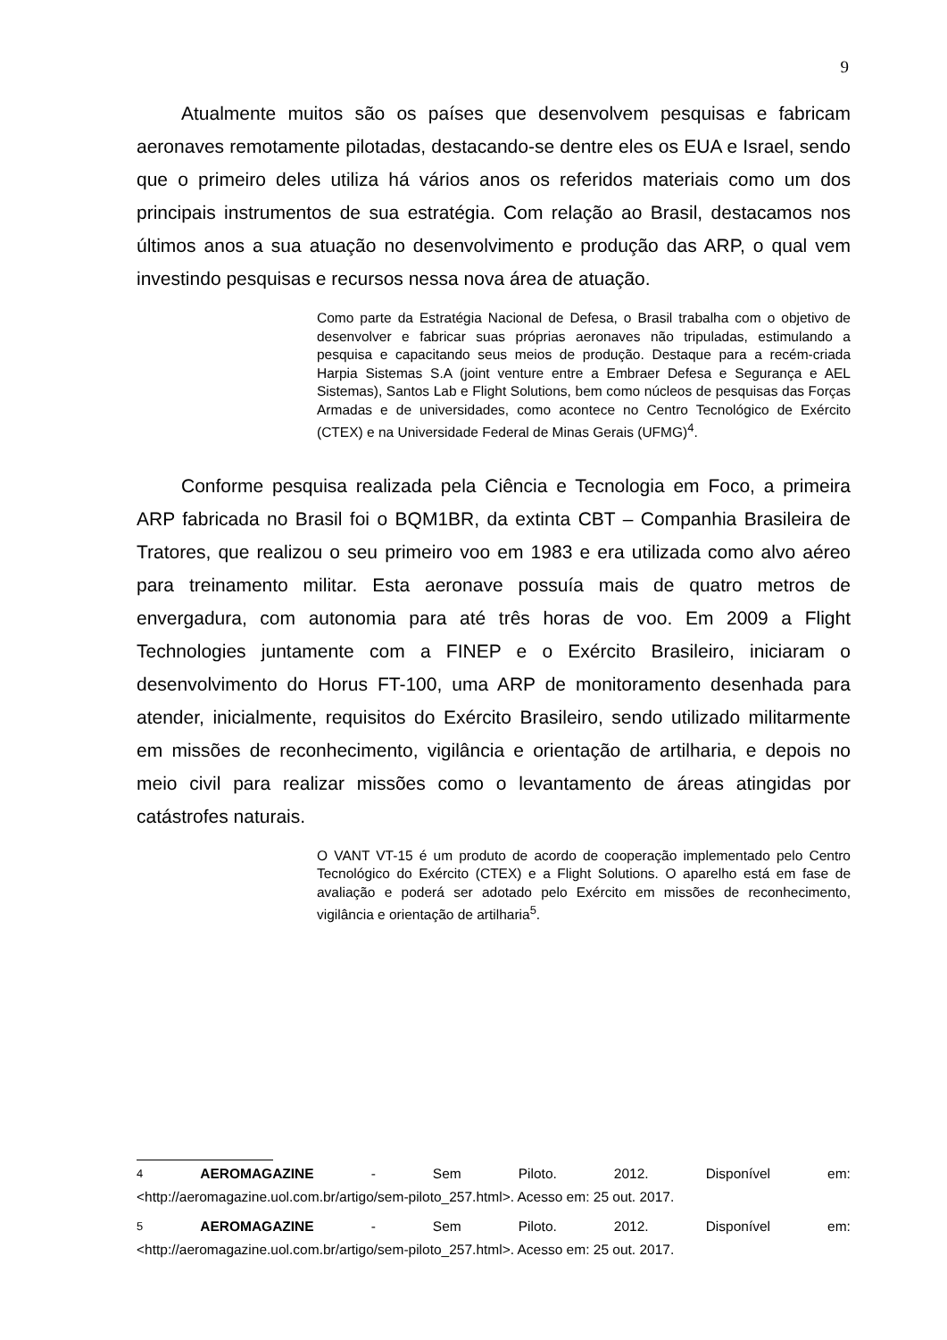9
Atualmente muitos são os países que desenvolvem pesquisas e fabricam aeronaves remotamente pilotadas, destacando-se dentre eles os EUA e Israel, sendo que o primeiro deles utiliza há vários anos os referidos materiais como um dos principais instrumentos de sua estratégia. Com relação ao Brasil, destacamos nos últimos anos a sua atuação no desenvolvimento e produção das ARP, o qual vem investindo pesquisas e recursos nessa nova área de atuação.
Como parte da Estratégia Nacional de Defesa, o Brasil trabalha com o objetivo de desenvolver e fabricar suas próprias aeronaves não tripuladas, estimulando a pesquisa e capacitando seus meios de produção. Destaque para a recém-criada Harpia Sistemas S.A (joint venture entre a Embraer Defesa e Segurança e AEL Sistemas), Santos Lab e Flight Solutions, bem como núcleos de pesquisas das Forças Armadas e de universidades, como acontece no Centro Tecnológico de Exército (CTEX) e na Universidade Federal de Minas Gerais (UFMG)<sup>4</sup>.
Conforme pesquisa realizada pela Ciência e Tecnologia em Foco, a primeira ARP fabricada no Brasil foi o BQM1BR, da extinta CBT – Companhia Brasileira de Tratores, que realizou o seu primeiro voo em 1983 e era utilizada como alvo aéreo para treinamento militar. Esta aeronave possuía mais de quatro metros de envergadura, com autonomia para até três horas de voo. Em 2009 a Flight Technologies juntamente com a FINEP e o Exército Brasileiro, iniciaram o desenvolvimento do Horus FT-100, uma ARP de monitoramento desenhada para atender, inicialmente, requisitos do Exército Brasileiro, sendo utilizado militarmente em missões de reconhecimento, vigilância e orientação de artilharia, e depois no meio civil para realizar missões como o levantamento de áreas atingidas por catástrofes naturais.
O VANT VT-15 é um produto de acordo de cooperação implementado pelo Centro Tecnológico do Exército (CTEX) e a Flight Solutions. O aparelho está em fase de avaliação e poderá ser adotado pelo Exército em missões de reconhecimento, vigilância e orientação de artilharia<sup>5</sup>.
<sup>4</sup> AEROMAGAZINE - Sem Piloto. 2012. Disponível em:
<http://aeromagazine.uol.com.br/artigo/sem-piloto_257.html>. Acesso em: 25 out. 2017.
<sup>5</sup> AEROMAGAZINE - Sem Piloto. 2012. Disponível em:
<http://aeromagazine.uol.com.br/artigo/sem-piloto_257.html>. Acesso em: 25 out. 2017.